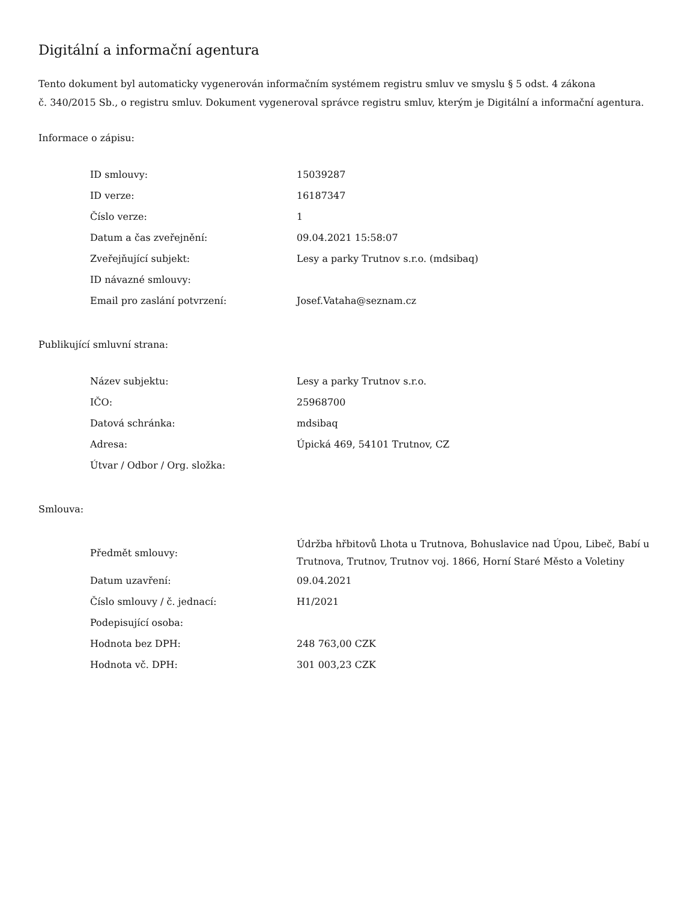Digitální a informační agentura
Tento dokument byl automaticky vygenerován informačním systémem registru smluv ve smyslu § 5 odst. 4 zákona
č. 340/2015 Sb., o registru smluv. Dokument vygeneroval správce registru smluv, kterým je Digitální a informační agentura.
Informace o zápisu:
| ID smlouvy: | 15039287 |
| ID verze: | 16187347 |
| Číslo verze: | 1 |
| Datum a čas zveřejnění: | 09.04.2021 15:58:07 |
| Zveřejňující subjekt: | Lesy a parky Trutnov s.r.o. (mdsibaq) |
| ID návazné smlouvy: | |
| Email pro zaslání potvrzení: | Josef.Vataha@seznam.cz |
Publikující smluvní strana:
| Název subjektu: | Lesy a parky Trutnov s.r.o. |
| IČO: | 25968700 |
| Datová schránka: | mdsibaq |
| Adresa: | Úpická 469, 54101 Trutnov, CZ |
| Útvar / Odbor / Org. složka: | |
Smlouva:
| Předmět smlouvy: | Údržba hřbitovů Lhota u Trutnova, Bohuslavice nad Úpou, Libeč, Babí u Trutnova, Trutnov, Trutnov voj. 1866, Horní Staré Město a Voletiny |
| Datum uzavření: | 09.04.2021 |
| Číslo smlouvy / č. jednací: | H1/2021 |
| Podepisující osoba: | |
| Hodnota bez DPH: | 248 763,00 CZK |
| Hodnota vč. DPH: | 301 003,23 CZK |